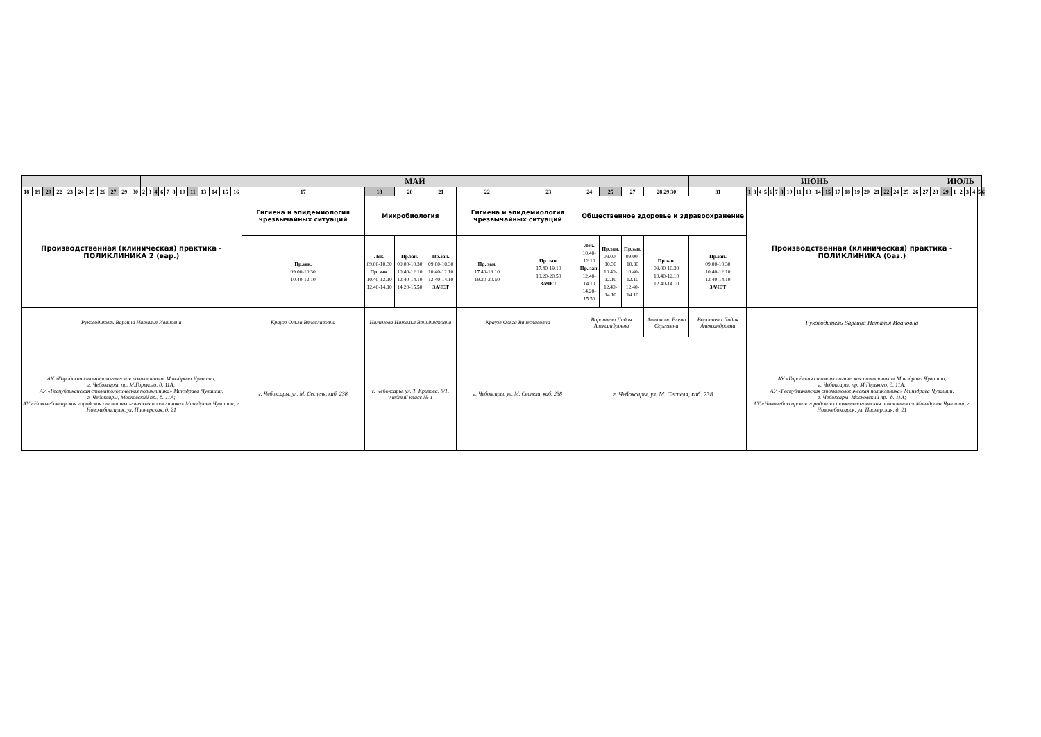| | | | | | | | | | | | МАЙ | | | | | | | | | | | | | | | | | | | | | | ИЮНЬ | | | | | | | | | | | | | | | | | | | | | | | | ИЮЛЬ | | | | | | |
| --- | --- | --- | --- | --- | --- | --- | --- | --- | --- | --- | --- | --- | --- | --- | --- | --- | --- | --- | --- | --- | --- | --- | --- | --- | --- | --- | --- | --- | --- | --- | --- | --- | --- | --- | --- | --- | --- | --- | --- | --- | --- | --- | --- | --- | --- | --- | --- | --- | --- | --- | --- | --- | --- | --- | --- | --- | --- | --- | --- | --- | --- | --- | --- |
| 18 | 19 | 20 | 22 | 23 | 24 | 25 | 26 | 27 | 29 | 30 | 2 | 3 | 4 | 6 | 7 | 8 | 10 | 11 | 13 | 14 | 15 | 16 | 17 | 18 | 20 | 21 | 22 | 23 | 24 | 25 | 27 | 28 29 30 | 31 | 1 | 3 | 4 | 5 | 6 | 7 | 8 | 10 | 11 | 13 | 14 | 15 | 17 | 18 | 19 | 20 | 21 | 22 | 24 | 25 | 26 | 27 | 28 | 29 | 1 | 2 | 3 | 4 | 5 | 6 |
| Производственная (клиническая) практика - ПОЛИКЛИНИКА 2 (вар.) | | | | | | | | | | | | | | | | | | | | | | | Гигиена и эпидемиология чрезвычайных ситуаций | Микробиология | | | Гигиена и эпидемиология чрезвычайных ситуаций | | Общественное здоровье и здравоохранение | | | | | Производственная (клиническая) практика - ПОЛИКЛИНИКА (баз.) | | | | | | | | | | | | | | | | | | | | | | | | | | | | | |
| | | | | | | | | | | | | | | | | | | | | | | | Пр.зан. 09.00-10.30 10.40-12.10 | Лек. 09.00-10.30 Пр. зан. 10.40-12.10 12.40-14.10 | Пр.зан. 09.00-10.30 10.40-12.10 12.40-14.10 14.20-15.50 | Пр.зан. 09.00-10.30 10.40-12.10 12.40-14.10 ЗАЧЕТ | Пр. зан. 17.40-19.10 19.20-20.50 | Пр. зан. 17.40-19.10 19.20-20.50 ЗАЧЕТ | Лек. 10.40-12.10 Пр. зан. 12.40-14.10 14.20-15.50 | Пр.зан. 09.00-10.30 10.40-12.10 12.40-14.10 | Пр.зан. 09.00-10.30 10.40-12.10 12.40-14.10 | Пр.зан. 09.00-10.30 10.40-12.10 12.40-14.10 | Пр.зан. 09.00-10.30 10.40-12.10 12.40-14.10 ЗАЧЕТ | | | | | | | | | | | | | | | | | | | | | | | | | | | | | | |
| Руководитель Варгина Наталья Ивановна | | | | | | | | | | | | | | | | | | | | | | | Краузе Ольга Вячеславовна | Налимова Наталья Венидиктовна | | | Краузе Ольга Вячеславовна | | Воропаева Лидия Александровна | | | Антонова Елена Сергеевна | Воропаева Лидия Александровна | Руководитель Варгина Наталья Ивановна | | | | | | | | | | | | | | | | | | | | | | | | | | | | | |
| АУ «Городская стоматологическая поликлиника» Минздрава Чувашии, г. Чебоксары, пр. М.Горького, д. 11А; АУ «Республиканская стоматологическая поликлиника» Минздрава Чувашии, г. Чебоксары, Московский пр., д. 11А; АУ «Новочебоксарская городская стоматологическая поликлиника» Минздрава Чувашии, г. Новочебоксарск, ул. Пионерская, д. 21 | | | | | | | | | | | | | | | | | | | | | | | г. Чебоксары, ул. М. Сеспеля, каб. 238 | г. Чебоксары, ул. Т. Кривова, 8/1, учебный класс № 1 | | | г. Чебоксары, ул. М. Сеспеля, каб. 238 | | г. Чебоксары, ул. М. Сеспеля, каб. 238 | | | | | АУ «Городская стоматологическая поликлиника» Минздрава Чувашии, г. Чебоксары, пр. М.Горького, д. 11А; АУ «Республиканская стоматологическая поликлиника» Минздрава Чувашии, г. Чебоксары, Московский пр., д. 11А; АУ «Новочебоксарская городская стоматологическая поликлиника» Минздрава Чувашии, г. Новочебоксарск, ул. Пионерская, д. 21 | | | | | | | | | | | | | | | | | | | | | | | | | | | | | |
ЗАЧЕТ ЗАЧЕТ